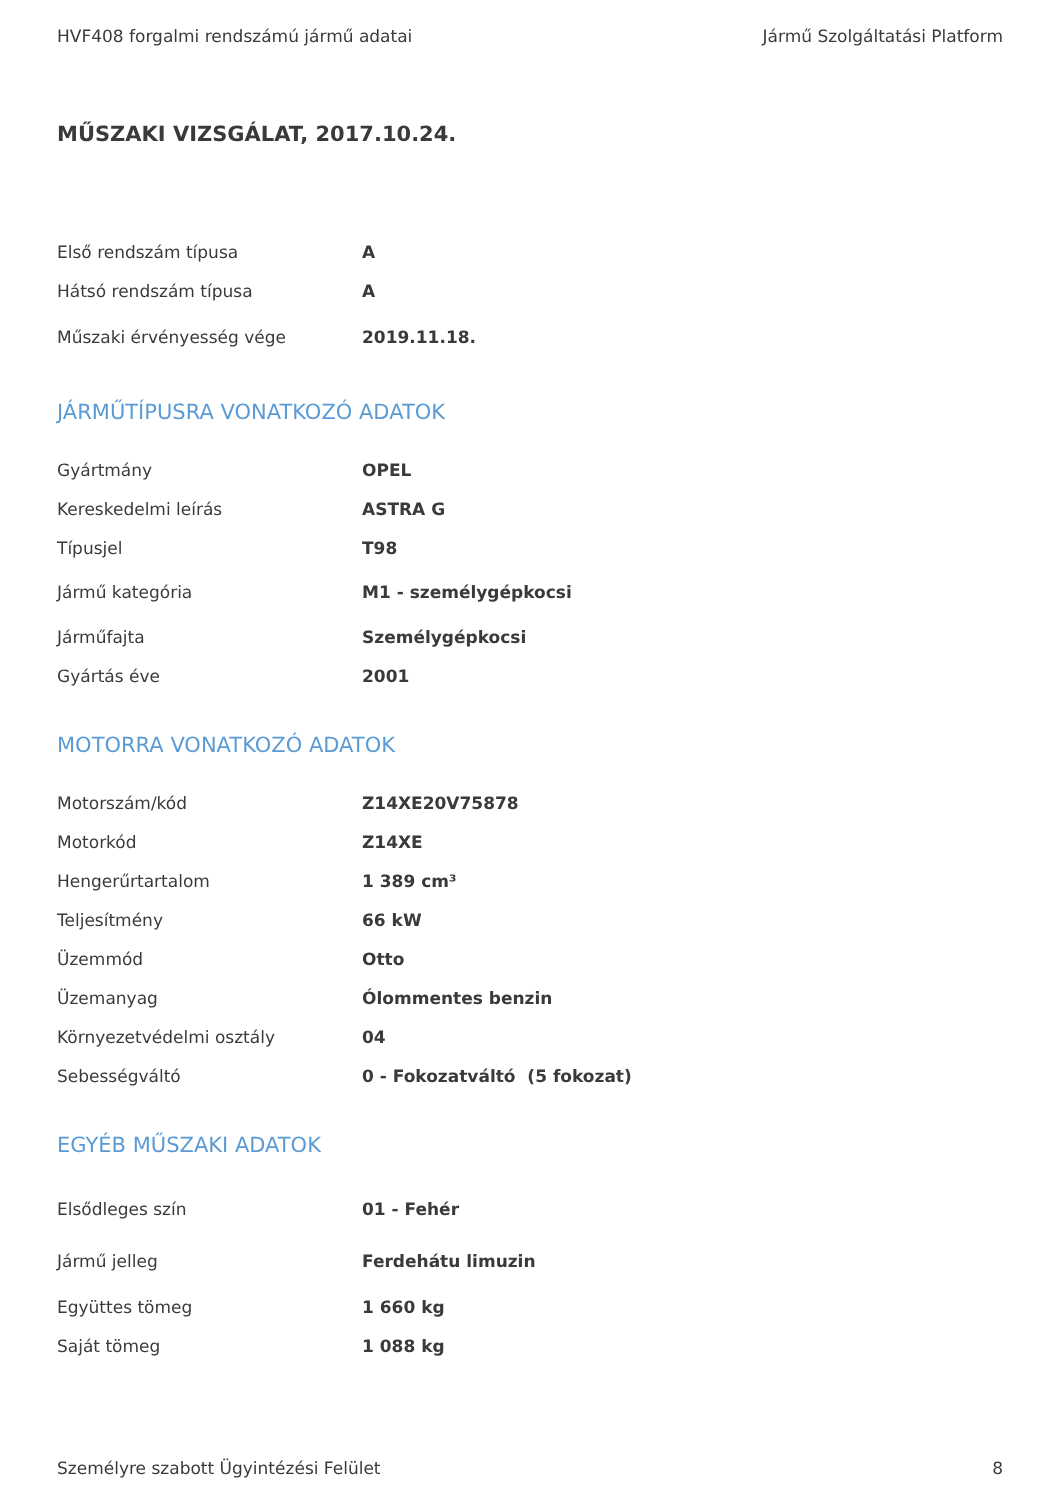HVF408 forgalmi rendszámú jármű adatai Jármű Szolgáltatási Platform
MŰSZAKI VIZSGÁLAT, 2017.10.24.
| Első rendszám típusa | A |
| Hátsó rendszám típusa | A |
| Műszaki érvényesség vége | 2019.11.18. |
JÁRMŰTÍPUSRA VONATKOZÓ ADATOK
| Gyártmány | OPEL |
| Kereskedelmi leírás | ASTRA G |
| Típusjel | T98 |
| Jármű kategória | M1 - személygépkocsi |
| Járműfajta | Személygépkocsi |
| Gyártás éve | 2001 |
MOTORRA VONATKOZÓ ADATOK
| Motorszám/kód | Z14XE20V75878 |
| Motorkód | Z14XE |
| Hengerűrtartalom | 1 389 cm³ |
| Teljesítmény | 66 kW |
| Üzemmód | Otto |
| Üzemanyag | Ólommentes benzin |
| Környezetvédelmi osztály | 04 |
| Sebességváltó | 0 - Fokozatváltó (5 fokozat) |
EGYÉB MŰSZAKI ADATOK
| Elsődleges szín | 01 - Fehér |
| Jármű jelleg | Ferdehátu limuzin |
| Együttes tömeg | 1 660 kg |
| Saját tömeg | 1 088 kg |
Személyre szabott Ügyintézési Felület 8